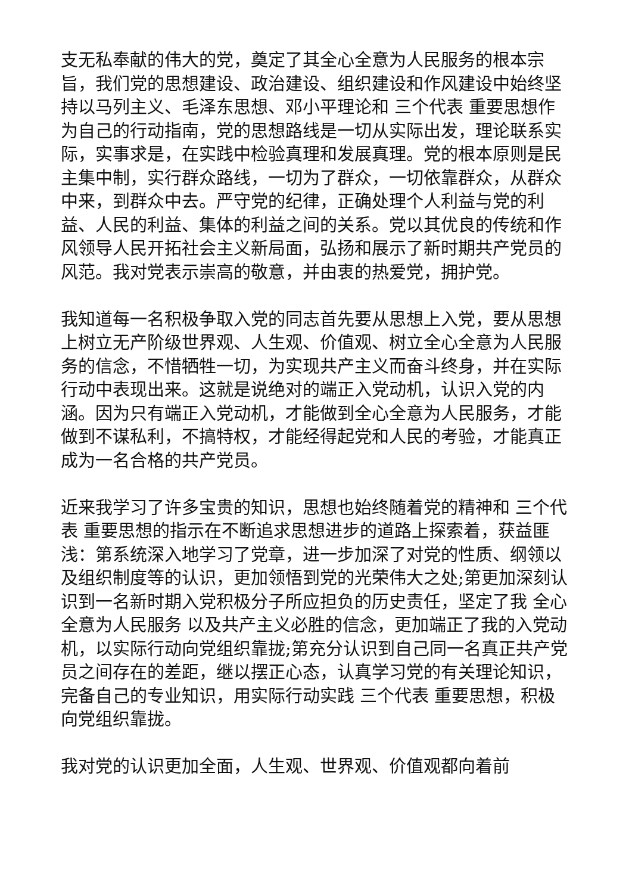支无私奉献的伟大的党，奠定了其全心全意为人民服务的根本宗旨，我们党的思想建设、政治建设、组织建设和作风建设中始终坚持以马列主义、毛泽东思想、邓小平理论和 三个代表 重要思想作为自己的行动指南，党的思想路线是一切从实际出发，理论联系实际，实事求是，在实践中检验真理和发展真理。党的根本原则是民主集中制，实行群众路线，一切为了群众，一切依靠群众，从群众中来，到群众中去。严守党的纪律，正确处理个人利益与党的利益、人民的利益、集体的利益之间的关系。党以其优良的传统和作风领导人民开拓社会主义新局面，弘扬和展示了新时期共产党员的风范。我对党表示崇高的敬意，并由衷的热爱党，拥护党。
我知道每一名积极争取入党的同志首先要从思想上入党，要从思想上树立无产阶级世界观、人生观、价值观、树立全心全意为人民服务的信念，不惜牺牲一切，为实现共产主义而奋斗终身，并在实际行动中表现出来。这就是说绝对的端正入党动机，认识入党的内涵。因为只有端正入党动机，才能做到全心全意为人民服务，才能做到不谋私利，不搞特权，才能经得起党和人民的考验，才能真正成为一名合格的共产党员。
近来我学习了许多宝贵的知识，思想也始终随着党的精神和 三个代表 重要思想的指示在不断追求思想进步的道路上探索着，获益匪浅：第系统深入地学习了党章，进一步加深了对党的性质、纲领以及组织制度等的认识，更加领悟到党的光荣伟大之处;第更加深刻认识到一名新时期入党积极分子所应担负的历史责任，坚定了我 全心全意为人民服务 以及共产主义必胜的信念，更加端正了我的入党动机，以实际行动向党组织靠拢;第充分认识到自己同一名真正共产党员之间存在的差距，继以摆正心态，认真学习党的有关理论知识，完备自己的专业知识，用实际行动实践 三个代表 重要思想，积极向党组织靠拢。
我对党的认识更加全面，人生观、世界观、价值观都向着前